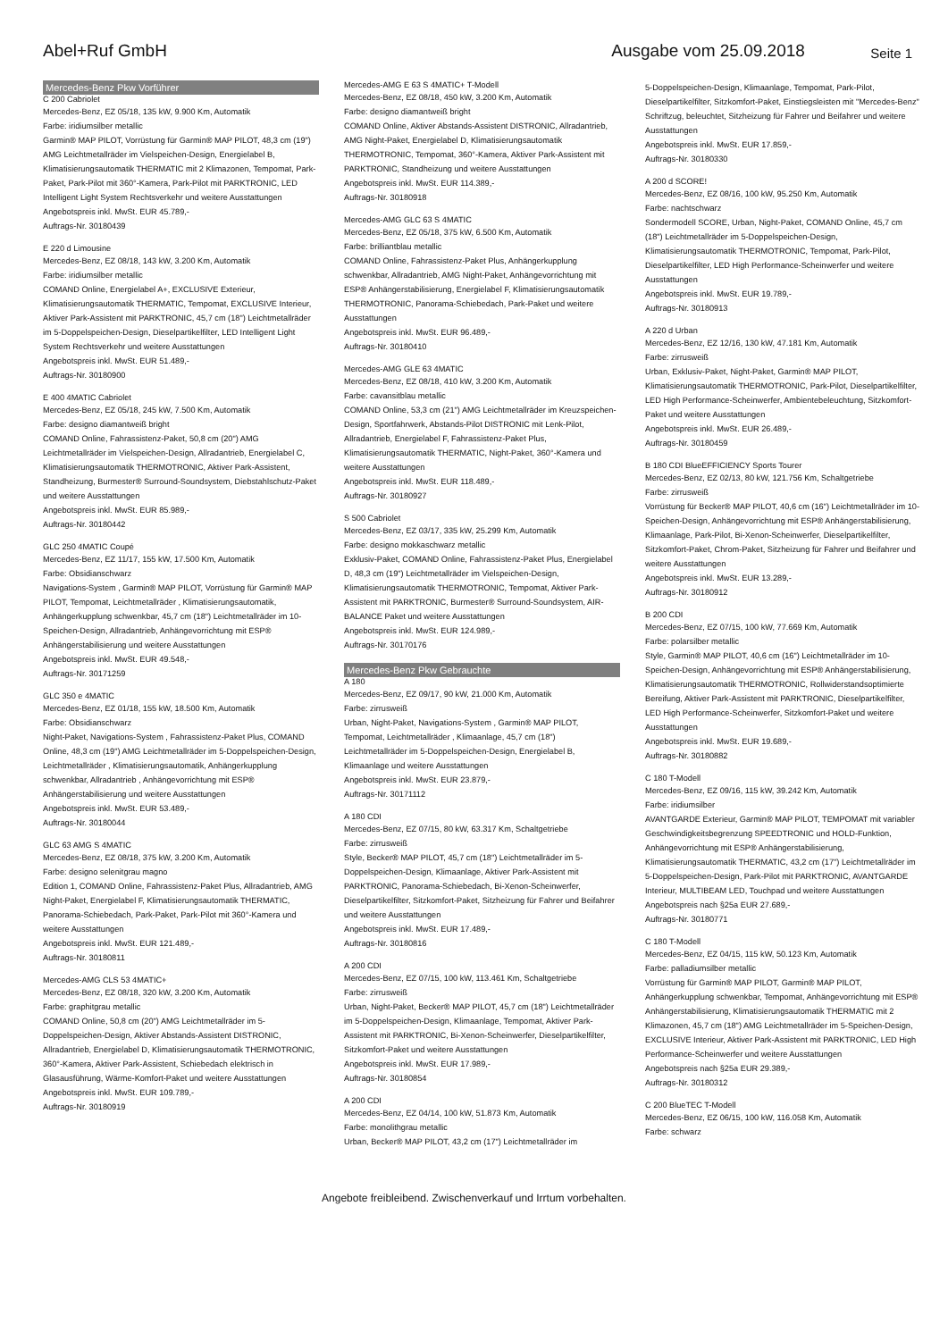Abel+Ruf GmbH
Ausgabe vom 25.09.2018
Seite 1
Mercedes-Benz Pkw Vorführer
C 200 Cabriolet
Mercedes-Benz, EZ 05/18, 135 kW, 9.900 Km, Automatik
Farbe: iridiumsilber metallic
Garmin® MAP PILOT, Vorrüstung für Garmin® MAP PILOT, 48,3 cm (19") AMG Leichtmetallräder im Vielspeichen-Design, Energielabel B, Klimatisierungsautomatik THERMATIC mit 2 Klimazonen, Tempomat, Park-Paket, Park-Pilot mit 360°-Kamera, Park-Pilot mit PARKTRONIC, LED Intelligent Light System Rechtsverkehr und weitere Ausstattungen
Angebotspreis inkl. MwSt. EUR 45.789,-
Auftrags-Nr. 30180439
E 220 d Limousine
Mercedes-Benz, EZ 08/18, 143 kW, 3.200 Km, Automatik
Farbe: iridiumsilber metallic
COMAND Online, Energielabel A+, EXCLUSIVE Exterieur, Klimatisierungsautomatik THERMATIC, Tempomat, EXCLUSIVE Interieur, Aktiver Park-Assistent mit PARKTRONIC, 45,7 cm (18") Leichtmetallräder im 5-Doppelspeichen-Design, Dieselpartikelfilter, LED Intelligent Light System Rechtsverkehr und weitere Ausstattungen
Angebotspreis inkl. MwSt. EUR 51.489,-
Auftrags-Nr. 30180900
E 400 4MATIC Cabriolet
Mercedes-Benz, EZ 05/18, 245 kW, 7.500 Km, Automatik
Farbe: designo diamantweiß bright
COMAND Online, Fahrassistenz-Paket, 50,8 cm (20") AMG Leichtmetallräder im Vielspeichen-Design, Allradantrieb, Energielabel C, Klimatisierungsautomatik THERMOTRONIC, Aktiver Park-Assistent, Standheizung, Burmester® Surround-Soundsystem, Diebstahlschutz-Paket und weitere Ausstattungen
Angebotspreis inkl. MwSt. EUR 85.989,-
Auftrags-Nr. 30180442
GLC 250 4MATIC Coupé
Mercedes-Benz, EZ 11/17, 155 kW, 17.500 Km, Automatik
Farbe: Obsidianschwarz
Navigations-System , Garmin® MAP PILOT, Vorrüstung für Garmin® MAP PILOT, Tempomat, Leichtmetallräder , Klimatisierungsautomatik, Anhängerkupplung schwenkbar, 45,7 cm (18") Leichtmetallräder im 10-Speichen-Design, Allradantrieb, Anhängevorrichtung mit ESP® Anhängerstabilisierung und weitere Ausstattungen
Angebotspreis inkl. MwSt. EUR 49.548,-
Auftrags-Nr. 30171259
GLC 350 e 4MATIC
Mercedes-Benz, EZ 01/18, 155 kW, 18.500 Km, Automatik
Farbe: Obsidianschwarz
Night-Paket, Navigations-System , Fahrassistenz-Paket Plus, COMAND Online, 48,3 cm (19") AMG Leichtmetallräder im 5-Doppelspeichen-Design, Leichtmetallräder , Klimatisierungsautomatik, Anhängerkupplung schwenkbar, Allradantrieb , Anhängevorrichtung mit ESP® Anhängerstabilisierung und weitere Ausstattungen
Angebotspreis inkl. MwSt. EUR 53.489,-
Auftrags-Nr. 30180044
GLC 63 AMG S 4MATIC
Mercedes-Benz, EZ 08/18, 375 kW, 3.200 Km, Automatik
Farbe: designo selenitgrau magno
Edition 1, COMAND Online, Fahrassistenz-Paket Plus, Allradantrieb, AMG Night-Paket, Energielabel F, Klimatisierungsautomatik THERMATIC, Panorama-Schiebedach, Park-Paket, Park-Pilot mit 360°-Kamera und weitere Ausstattungen
Angebotspreis inkl. MwSt. EUR 121.489,-
Auftrags-Nr. 30180811
Mercedes-AMG CLS 53 4MATIC+
Mercedes-Benz, EZ 08/18, 320 kW, 3.200 Km, Automatik
Farbe: graphitgrau metallic
COMAND Online, 50,8 cm (20") AMG Leichtmetallräder im 5-Doppelspeichen-Design, Aktiver Abstands-Assistent DISTRONIC, Allradantrieb, Energielabel D, Klimatisierungsautomatik THERMOTRONIC, 360°-Kamera, Aktiver Park-Assistent, Schiebedach elektrisch in Glasausführung, Wärme-Komfort-Paket und weitere Ausstattungen
Angebotspreis inkl. MwSt. EUR 109.789,-
Auftrags-Nr. 30180919
Mercedes-AMG E 63 S 4MATIC+ T-Modell
Mercedes-Benz, EZ 08/18, 450 kW, 3.200 Km, Automatik
Farbe: designo diamantweiß bright
COMAND Online, Aktiver Abstands-Assistent DISTRONIC, Allradantrieb, AMG Night-Paket, Energielabel D, Klimatisierungsautomatik THERMOTRONIC, Tempomat, 360°-Kamera, Aktiver Park-Assistent mit PARKTRONIC, Standheizung und weitere Ausstattungen
Angebotspreis inkl. MwSt. EUR 114.389,-
Auftrags-Nr. 30180918
Mercedes-AMG GLC 63 S 4MATIC
Mercedes-Benz, EZ 05/18, 375 kW, 6.500 Km, Automatik
Farbe: brilliantblau metallic
COMAND Online, Fahrassistenz-Paket Plus, Anhängerkupplung schwenkbar, Allradantrieb, AMG Night-Paket, Anhängevorrichtung mit ESP® Anhängerstabilisierung, Energielabel F, Klimatisierungsautomatik THERMOTRONIC, Panorama-Schiebedach, Park-Paket und weitere Ausstattungen
Angebotspreis inkl. MwSt. EUR 96.489,-
Auftrags-Nr. 30180410
Mercedes-AMG GLE 63 4MATIC
Mercedes-Benz, EZ 08/18, 410 kW, 3.200 Km, Automatik
Farbe: cavansitblau metallic
COMAND Online, 53,3 cm (21") AMG Leichtmetallräder im Kreuzspeichen-Design, Sportfahrwerk, Abstands-Pilot DISTRONIC mit Lenk-Pilot, Allradantrieb, Energielabel F, Fahrassistenz-Paket Plus, Klimatisierungsautomatik THERMATIC, Night-Paket, 360°-Kamera und weitere Ausstattungen
Angebotspreis inkl. MwSt. EUR 118.489,-
Auftrags-Nr. 30180927
S 500 Cabriolet
Mercedes-Benz, EZ 03/17, 335 kW, 25.299 Km, Automatik
Farbe: designo mokkaschwarz metallic
Exklusiv-Paket, COMAND Online, Fahrassistenz-Paket Plus, Energielabel D, 48,3 cm (19") Leichtmetallräder im Vielspeichen-Design, Klimatisierungsautomatik THERMOTRONIC, Tempomat, Aktiver Park-Assistent mit PARKTRONIC, Burmester® Surround-Soundsystem, AIR-BALANCE Paket und weitere Ausstattungen
Angebotspreis inkl. MwSt. EUR 124.989,-
Auftrags-Nr. 30170176
Mercedes-Benz Pkw Gebrauchte
A 180
Mercedes-Benz, EZ 09/17, 90 kW, 21.000 Km, Automatik
Farbe: zirrusweiß
Urban, Night-Paket, Navigations-System , Garmin® MAP PILOT, Tempomat, Leichtmetallräder , Klimaanlage, 45,7 cm (18") Leichtmetallräder im 5-Doppelspeichen-Design, Energielabel B, Klimaanlage und weitere Ausstattungen
Angebotspreis inkl. MwSt. EUR 23.879,-
Auftrags-Nr. 30171112
A 180 CDI
Mercedes-Benz, EZ 07/15, 80 kW, 63.317 Km, Schaltgetriebe
Farbe: zirrusweiß
Style, Becker® MAP PILOT, 45,7 cm (18") Leichtmetallräder im 5-Doppelspeichen-Design, Klimaanlage, Aktiver Park-Assistent mit PARKTRONIC, Panorama-Schiebedach, Bi-Xenon-Scheinwerfer, Dieselpartikelfilter, Sitzkomfort-Paket, Sitzheizung für Fahrer und Beifahrer und weitere Ausstattungen
Angebotspreis inkl. MwSt. EUR 17.489,-
Auftrags-Nr. 30180816
A 200 CDI
Mercedes-Benz, EZ 07/15, 100 kW, 113.461 Km, Schaltgetriebe
Farbe: zirrusweiß
Urban, Night-Paket, Becker® MAP PILOT, 45,7 cm (18") Leichtmetallräder im 5-Doppelspeichen-Design, Klimaanlage, Tempomat, Aktiver Park-Assistent mit PARKTRONIC, Bi-Xenon-Scheinwerfer, Dieselpartikelfilter, Sitzkomfort-Paket und weitere Ausstattungen
Angebotspreis inkl. MwSt. EUR 17.989,-
Auftrags-Nr. 30180854
A 200 CDI
Mercedes-Benz, EZ 04/14, 100 kW, 51.873 Km, Automatik
Farbe: monolithgrau metallic
Urban, Becker® MAP PILOT, 43,2 cm (17") Leichtmetallräder im
5-Doppelspeichen-Design, Klimaanlage, Tempomat, Park-Pilot, Dieselpartikelfilter, Sitzkomfort-Paket, Einstiegsleisten mit "Mercedes-Benz" Schriftzug, beleuchtet, Sitzheizung für Fahrer und Beifahrer und weitere Ausstattungen
Angebotspreis inkl. MwSt. EUR 17.859,-
Auftrags-Nr. 30180330
A 200 d SCORE!
Mercedes-Benz, EZ 08/16, 100 kW, 95.250 Km, Automatik
Farbe: nachtschwarz
Sondermodell SCORE, Urban, Night-Paket, COMAND Online, 45,7 cm (18") Leichtmetallräder im 5-Doppelspeichen-Design, Klimatisierungsautomatik THERMOTRONIC, Tempomat, Park-Pilot, Dieselpartikelfilter, LED High Performance-Scheinwerfer und weitere Ausstattungen
Angebotspreis inkl. MwSt. EUR 19.789,-
Auftrags-Nr. 30180913
A 220 d Urban
Mercedes-Benz, EZ 12/16, 130 kW, 47.181 Km, Automatik
Farbe: zirrusweiß
Urban, Exklusiv-Paket, Night-Paket, Garmin® MAP PILOT, Klimatisierungsautomatik THERMOTRONIC, Park-Pilot, Dieselpartikelfilter, LED High Performance-Scheinwerfer, Ambientebeleuchtung, Sitzkomfort-Paket und weitere Ausstattungen
Angebotspreis inkl. MwSt. EUR 26.489,-
Auftrags-Nr. 30180459
B 180 CDI BlueEFFICIENCY Sports Tourer
Mercedes-Benz, EZ 02/13, 80 kW, 121.756 Km, Schaltgetriebe
Farbe: zirrusweiß
Vorrüstung für Becker® MAP PILOT, 40,6 cm (16") Leichtmetallräder im 10-Speichen-Design, Anhängevorrichtung mit ESP® Anhängerstabilisierung, Klimaanlage, Park-Pilot, Bi-Xenon-Scheinwerfer, Dieselpartikelfilter, Sitzkomfort-Paket, Chrom-Paket, Sitzheizung für Fahrer und Beifahrer und weitere Ausstattungen
Angebotspreis inkl. MwSt. EUR 13.289,-
Auftrags-Nr. 30180912
B 200 CDI
Mercedes-Benz, EZ 07/15, 100 kW, 77.669 Km, Automatik
Farbe: polarsilber metallic
Style, Garmin® MAP PILOT, 40,6 cm (16") Leichtmetallräder im 10-Speichen-Design, Anhängevorrichtung mit ESP® Anhängerstabilisierung, Klimatisierungsautomatik THERMOTRONIC, Rollwiderstandsoptimierte Bereifung, Aktiver Park-Assistent mit PARKTRONIC, Dieselpartikelfilter, LED High Performance-Scheinwerfer, Sitzkomfort-Paket und weitere Ausstattungen
Angebotspreis inkl. MwSt. EUR 19.689,-
Auftrags-Nr. 30180882
C 180 T-Modell
Mercedes-Benz, EZ 09/16, 115 kW, 39.242 Km, Automatik
Farbe: iridiumsilber
AVANTGARDE Exterieur, Garmin® MAP PILOT, TEMPOMAT mit variabler Geschwindigkeitsbegrenzung SPEEDTRONIC und HOLD-Funktion, Anhängevorrichtung mit ESP® Anhängerstabilisierung, Klimatisierungsautomatik THERMATIC, 43,2 cm (17") Leichtmetallräder im 5-Doppelspeichen-Design, Park-Pilot mit PARKTRONIC, AVANTGARDE Interieur, MULTIBEAM LED, Touchpad und weitere Ausstattungen
Angebotspreis nach §25a EUR 27.689,-
Auftrags-Nr. 30180771
C 180 T-Modell
Mercedes-Benz, EZ 04/15, 115 kW, 50.123 Km, Automatik
Farbe: palladiumsilber metallic
Vorrüstung für Garmin® MAP PILOT, Garmin® MAP PILOT, Anhängerkupplung schwenkbar, Tempomat, Anhängevorrichtung mit ESP® Anhängerstabilisierung, Klimatisierungsautomatik THERMATIC mit 2 Klimazonen, 45,7 cm (18") AMG Leichtmetallräder im 5-Speichen-Design, EXCLUSIVE Interieur, Aktiver Park-Assistent mit PARKTRONIC, LED High Performance-Scheinwerfer und weitere Ausstattungen
Angebotspreis nach §25a EUR 29.389,-
Auftrags-Nr. 30180312
C 200 BlueTEC T-Modell
Mercedes-Benz, EZ 06/15, 100 kW, 116.058 Km, Automatik
Farbe: schwarz
Angebote freibleibend. Zwischenverkauf und Irrtum vorbehalten.